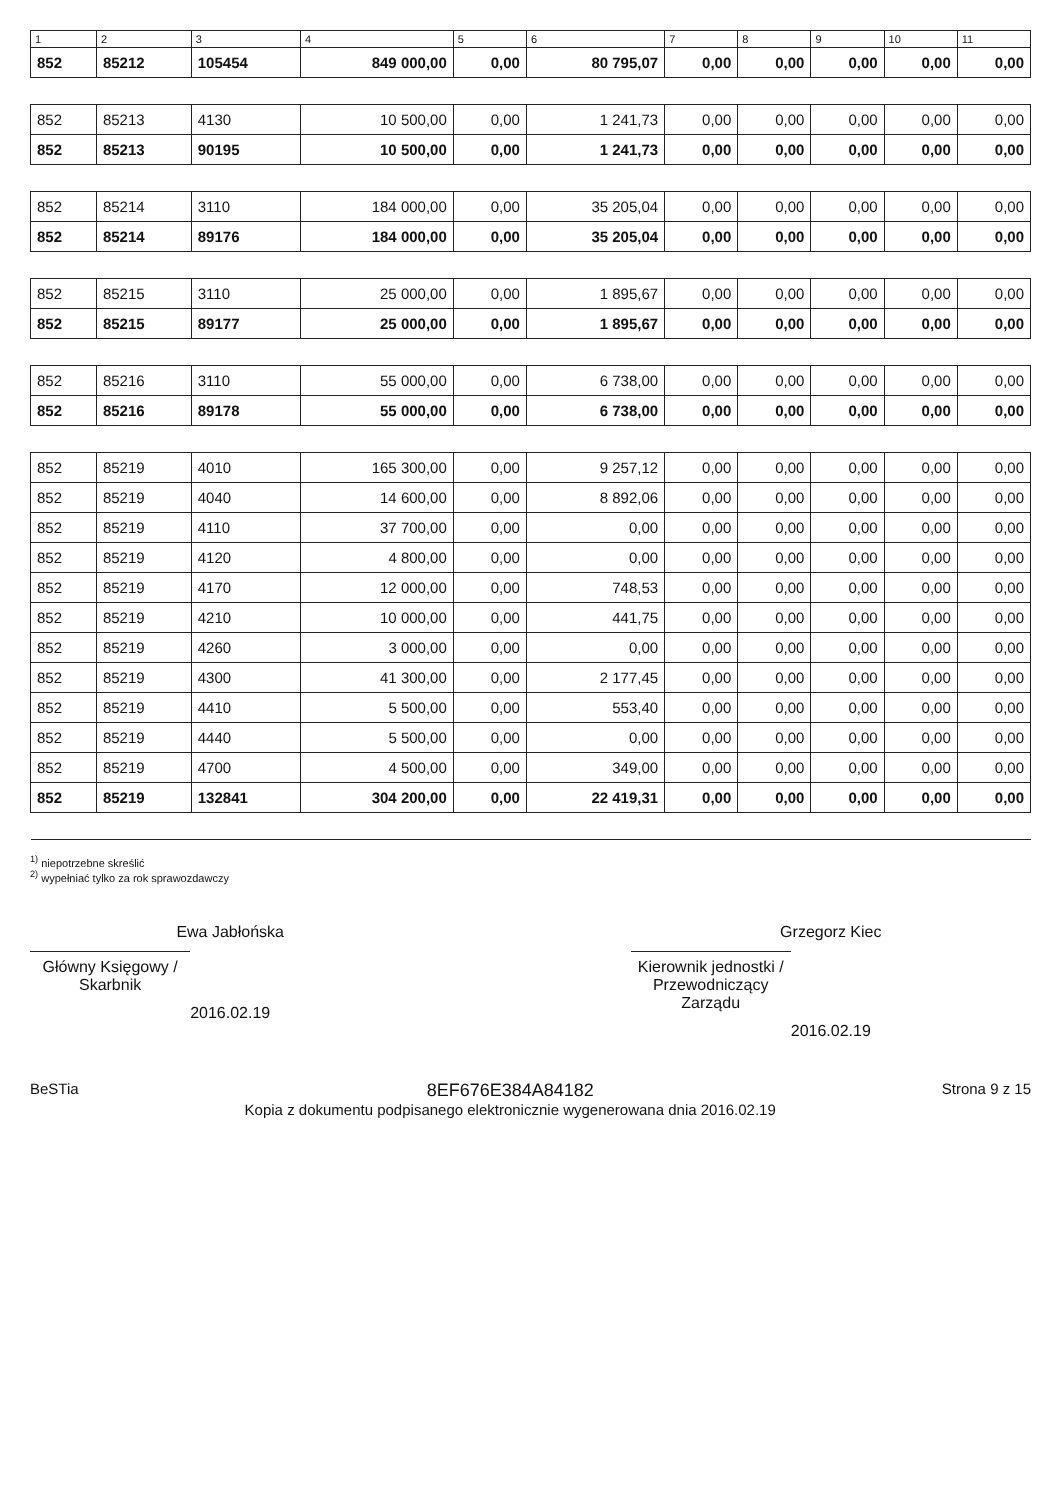| 1 | 2 | 3 | 4 | 5 | 6 | 7 | 8 | 9 | 10 | 11 |
| --- | --- | --- | --- | --- | --- | --- | --- | --- | --- | --- |
| 852 | 85212 | 105454 | 849 000,00 | 0,00 | 80 795,07 | 0,00 | 0,00 | 0,00 | 0,00 | 0,00 |
| 852 | 85213 | 4130 | 10 500,00 | 0,00 | 1 241,73 | 0,00 | 0,00 | 0,00 | 0,00 | 0,00 |
| 852 | 85213 | 90195 | 10 500,00 | 0,00 | 1 241,73 | 0,00 | 0,00 | 0,00 | 0,00 | 0,00 |
| 852 | 85214 | 3110 | 184 000,00 | 0,00 | 35 205,04 | 0,00 | 0,00 | 0,00 | 0,00 | 0,00 |
| 852 | 85214 | 89176 | 184 000,00 | 0,00 | 35 205,04 | 0,00 | 0,00 | 0,00 | 0,00 | 0,00 |
| 852 | 85215 | 3110 | 25 000,00 | 0,00 | 1 895,67 | 0,00 | 0,00 | 0,00 | 0,00 | 0,00 |
| 852 | 85215 | 89177 | 25 000,00 | 0,00 | 1 895,67 | 0,00 | 0,00 | 0,00 | 0,00 | 0,00 |
| 852 | 85216 | 3110 | 55 000,00 | 0,00 | 6 738,00 | 0,00 | 0,00 | 0,00 | 0,00 | 0,00 |
| 852 | 85216 | 89178 | 55 000,00 | 0,00 | 6 738,00 | 0,00 | 0,00 | 0,00 | 0,00 | 0,00 |
| 852 | 85219 | 4010 | 165 300,00 | 0,00 | 9 257,12 | 0,00 | 0,00 | 0,00 | 0,00 | 0,00 |
| 852 | 85219 | 4040 | 14 600,00 | 0,00 | 8 892,06 | 0,00 | 0,00 | 0,00 | 0,00 | 0,00 |
| 852 | 85219 | 4110 | 37 700,00 | 0,00 | 0,00 | 0,00 | 0,00 | 0,00 | 0,00 | 0,00 |
| 852 | 85219 | 4120 | 4 800,00 | 0,00 | 0,00 | 0,00 | 0,00 | 0,00 | 0,00 | 0,00 |
| 852 | 85219 | 4170 | 12 000,00 | 0,00 | 748,53 | 0,00 | 0,00 | 0,00 | 0,00 | 0,00 |
| 852 | 85219 | 4210 | 10 000,00 | 0,00 | 441,75 | 0,00 | 0,00 | 0,00 | 0,00 | 0,00 |
| 852 | 85219 | 4260 | 3 000,00 | 0,00 | 0,00 | 0,00 | 0,00 | 0,00 | 0,00 | 0,00 |
| 852 | 85219 | 4300 | 41 300,00 | 0,00 | 2 177,45 | 0,00 | 0,00 | 0,00 | 0,00 | 0,00 |
| 852 | 85219 | 4410 | 5 500,00 | 0,00 | 553,40 | 0,00 | 0,00 | 0,00 | 0,00 | 0,00 |
| 852 | 85219 | 4440 | 5 500,00 | 0,00 | 0,00 | 0,00 | 0,00 | 0,00 | 0,00 | 0,00 |
| 852 | 85219 | 4700 | 4 500,00 | 0,00 | 349,00 | 0,00 | 0,00 | 0,00 | 0,00 | 0,00 |
| 852 | 85219 | 132841 | 304 200,00 | 0,00 | 22 419,31 | 0,00 | 0,00 | 0,00 | 0,00 | 0,00 |
<sup>1)</sup> niepotrzebne skreślić
<sup>2)</sup> wypełniać tylko za rok sprawozdawczy
Ewa Jabłońska
Główny Księgowy / Skarbnik
2016.02.19
Grzegorz Kiec
Kierownik jednostki / Przewodniczący Zarządu
2016.02.19
BeSTia
8EF676E384A84182
Kopia z dokumentu podpisanego elektronicznie wygenerowana dnia 2016.02.19
Strona 9 z 15